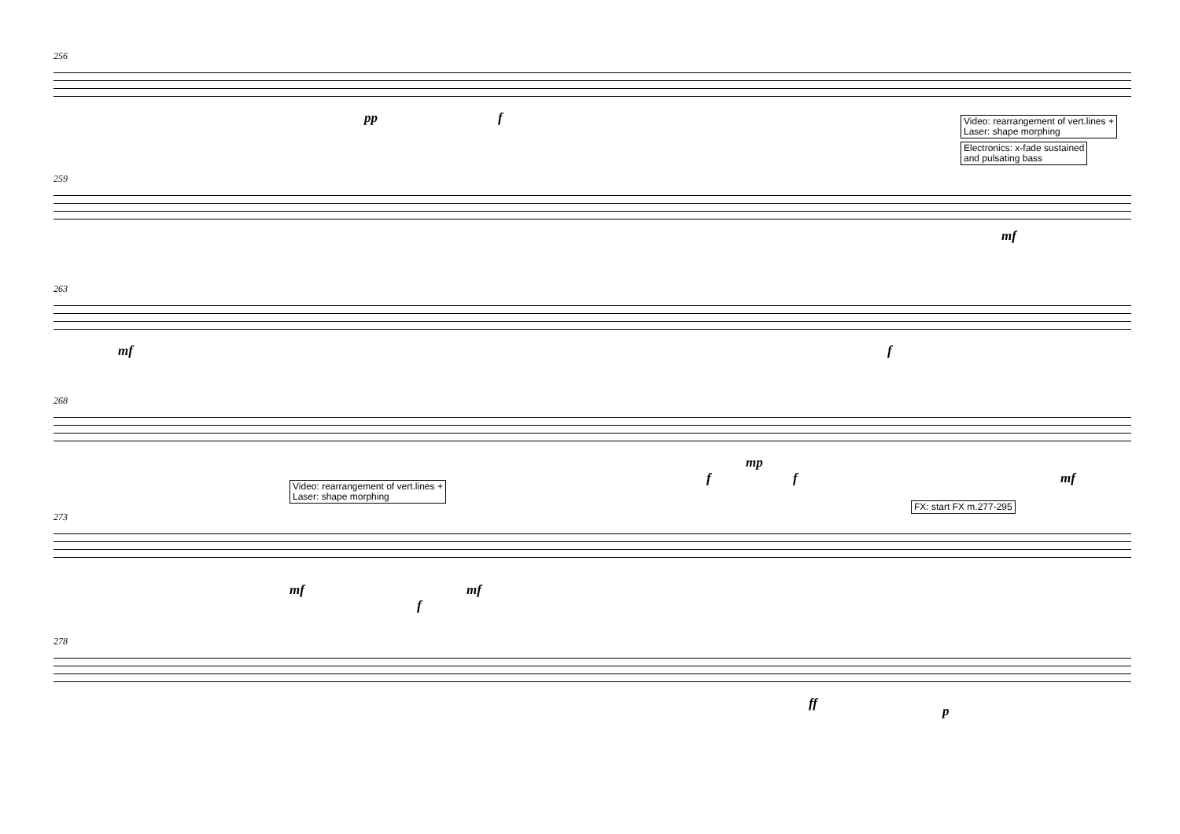256
pp f
Video: rearrangement of vert.lines +
Laser: shape morphing
Electronics: x-fade sustained
and pulsating bass
259
mf
263
mf f
268
f
mp
f mf
Video: rearrangement of vert.lines +
Laser: shape morphing
273
mf
f
mf
FX: start FX m.277-295
278
ff p